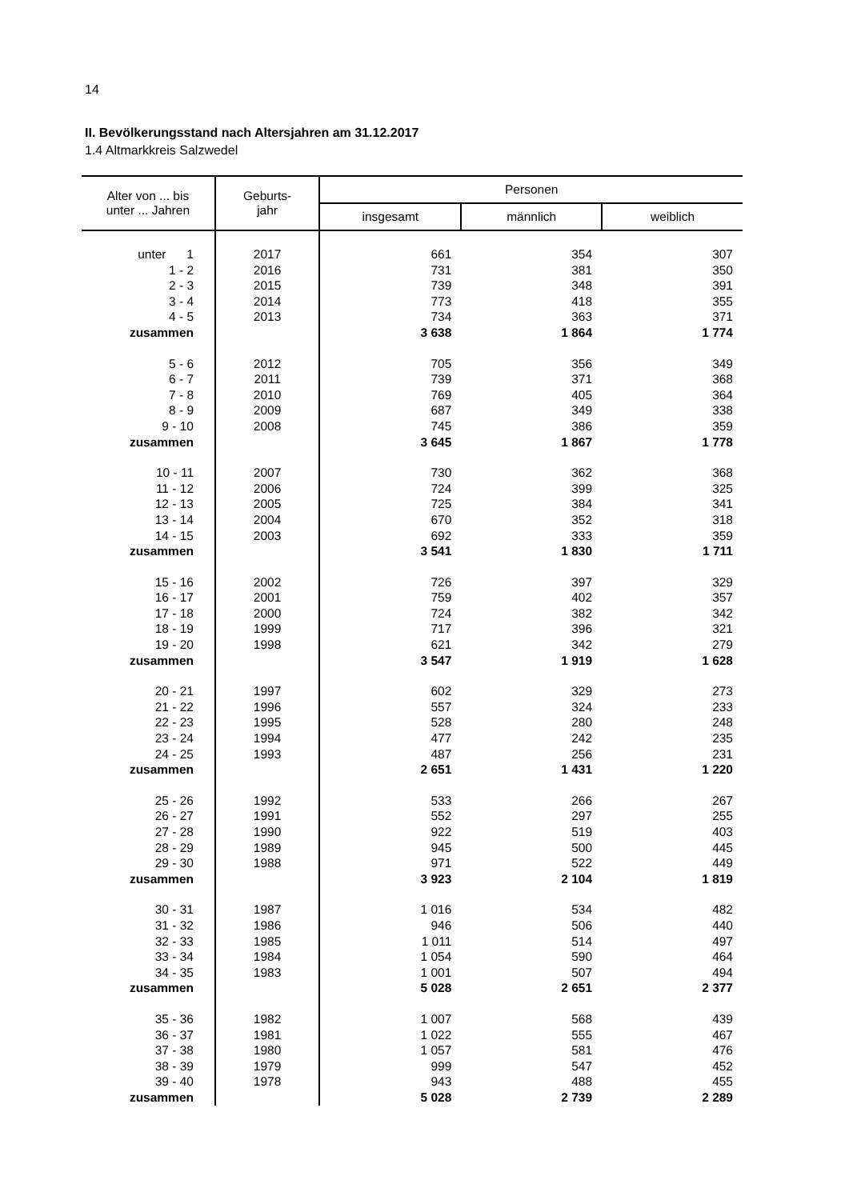14
II. Bevölkerungsstand nach Altersjahren am 31.12.2017
1.4 Altmarkkreis Salzwedel
| Alter von ... bis unter ... Jahren | Geburts- jahr | Personen | | |
| --- | --- | --- | --- | --- |
| | | insgesamt | männlich | weiblich |
| unter 1 | 2017 | 661 | 354 | 307 |
| 1 - 2 | 2016 | 731 | 381 | 350 |
| 2 - 3 | 2015 | 739 | 348 | 391 |
| 3 - 4 | 2014 | 773 | 418 | 355 |
| 4 - 5 | 2013 | 734 | 363 | 371 |
| zusammen | | 3 638 | 1 864 | 1 774 |
| 5 - 6 | 2012 | 705 | 356 | 349 |
| 6 - 7 | 2011 | 739 | 371 | 368 |
| 7 - 8 | 2010 | 769 | 405 | 364 |
| 8 - 9 | 2009 | 687 | 349 | 338 |
| 9 - 10 | 2008 | 745 | 386 | 359 |
| zusammen | | 3 645 | 1 867 | 1 778 |
| 10 - 11 | 2007 | 730 | 362 | 368 |
| 11 - 12 | 2006 | 724 | 399 | 325 |
| 12 - 13 | 2005 | 725 | 384 | 341 |
| 13 - 14 | 2004 | 670 | 352 | 318 |
| 14 - 15 | 2003 | 692 | 333 | 359 |
| zusammen | | 3 541 | 1 830 | 1 711 |
| 15 - 16 | 2002 | 726 | 397 | 329 |
| 16 - 17 | 2001 | 759 | 402 | 357 |
| 17 - 18 | 2000 | 724 | 382 | 342 |
| 18 - 19 | 1999 | 717 | 396 | 321 |
| 19 - 20 | 1998 | 621 | 342 | 279 |
| zusammen | | 3 547 | 1 919 | 1 628 |
| 20 - 21 | 1997 | 602 | 329 | 273 |
| 21 - 22 | 1996 | 557 | 324 | 233 |
| 22 - 23 | 1995 | 528 | 280 | 248 |
| 23 - 24 | 1994 | 477 | 242 | 235 |
| 24 - 25 | 1993 | 487 | 256 | 231 |
| zusammen | | 2 651 | 1 431 | 1 220 |
| 25 - 26 | 1992 | 533 | 266 | 267 |
| 26 - 27 | 1991 | 552 | 297 | 255 |
| 27 - 28 | 1990 | 922 | 519 | 403 |
| 28 - 29 | 1989 | 945 | 500 | 445 |
| 29 - 30 | 1988 | 971 | 522 | 449 |
| zusammen | | 3 923 | 2 104 | 1 819 |
| 30 - 31 | 1987 | 1 016 | 534 | 482 |
| 31 - 32 | 1986 | 946 | 506 | 440 |
| 32 - 33 | 1985 | 1 011 | 514 | 497 |
| 33 - 34 | 1984 | 1 054 | 590 | 464 |
| 34 - 35 | 1983 | 1 001 | 507 | 494 |
| zusammen | | 5 028 | 2 651 | 2 377 |
| 35 - 36 | 1982 | 1 007 | 568 | 439 |
| 36 - 37 | 1981 | 1 022 | 555 | 467 |
| 37 - 38 | 1980 | 1 057 | 581 | 476 |
| 38 - 39 | 1979 | 999 | 547 | 452 |
| 39 - 40 | 1978 | 943 | 488 | 455 |
| zusammen | | 5 028 | 2 739 | 2 289 |